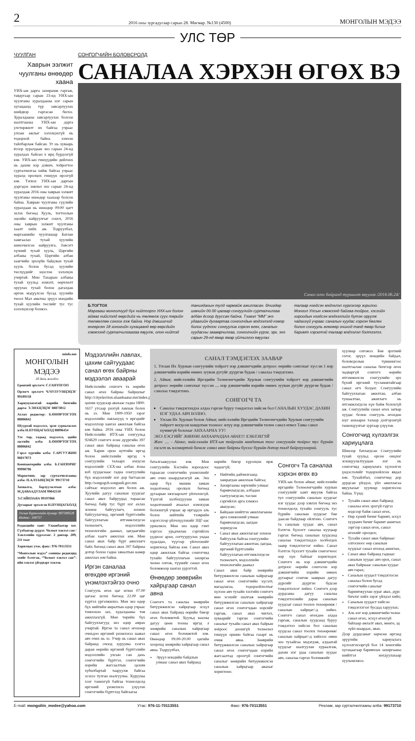2 2016 оны зургадугаар сарын 28. Мягмар. №130 (4500) МОНГОЛЫН МЭДЭЭ
УЛС ТӨР
ЧУУЛГАН
Хаврын ээлжит чуулганы өнөөдөр хаана
УИХ-ын дарга захирамж гаргаж, тавдугаар сарын 23-нд УИХ-ын чуулганы хуралдааны нэг сарын хугацаанд түр завсарлуулах шийдвэр гаргасан билээ. Хуралдааны завсарлуулах болсон шалтгаанаа УИХ-ын дарга улстөржилт их байгаа учраас улсын ажлыг хэлэлцэхгүй нь тодорхой байна хэмээн тайлбарлаж байсан. Уг нь хуваарь ёсоор хуралдаан энэ сарын 24-нд хуралдах байсан ч ирц бүрдээгүй юм. УИХ-ын гишүүдийн дийлэнх нь дахин нэр дэвшч, тойрогтоо сурталчилгаа хийж байгаа учраас хуралд оролцох гишүүн ирээгүй юм. Тэгвэл УИХ-ын даргын дэргэдэх зөвлөл энэ сарын 24-нд хуралдаж 2016 оны хаврын ээлжит чуулганы өнөөдөр хаахаар болсон байна. Хаврын чуулганы сүүлийн хуралдаан нь өнөөдөр 09:00 цагт эхлэх бөгөөд Хууль, тогтоолын эцсийн найруулгыг сонсч, 2016 оны хаврын ээлжит чуулганы хаалт хийх аж. Тодруулбал, маргаашийн чуулганаар Батлан хамгаалах тухай хуулийн шинэчилсэн найруулга, Зэвсэгт хүчний тухай хууль, Цэргийн албаны тухай, Цэргийн албан хаагчийн эрхзүйн байдлын тухай хууль болон бусад хуулийн төслүүдийг эцэслэн хэлэлцэх учиртай. Мөн Тахарын албаны тухай хуульд нэмэлт, өөрчлөлт оруулах тухай болон дагалдан өргөн мэдүүлсэн бусад хуулийн төсөл Мал амьтны эрүүл мэндийн тухай хуулийн төслийг тус тус хэлэлцэхээр болжээ.
СОНГОГЧИЙН БОЛОВСРОЛД
САНАЛАА ХЭРХЭН ӨГӨХ ВЭ
Санал өгөх байранд туршилт явуулав /2016.06.24/
Б.ТОГТОХ
Маргааш монголчууд бүх нийтээрээ УИХ-ын болон аймаг нийслэлд өөрсдийг нь төлөөлж суух төрийн төлөөллөө сонгох гэж байна. Нэр дэвшигчид өнгөрсөн 18 хоногийн хугацаанд өөр өөрсдийн хэмжээнд сурталчилгаагаа явуулж, олон нийтэд
танигдахын тулд чармайж ажилласан. Өчигдөр шөнийн 00.00 цагаар сонгуулийн сурталчилгаа албан ёсоор дууссан байна. Тэгвэл “ММ” энэ удаагийн дугаартаа сонгогчдын мэдээлэлд нэмэр болох үүднээс сонгуулиа хэрхэн өгөх, саналын хуудасны зааварчилгаа, сонгогчийн үүрэг, эрх, энэ сарын 29-нд ямар ямар үйлчилгээ явуулах
талаар нэгдсэн мэдээлэл хүргэхээр зорилоо. Монгол Улсын хэмжээнд байгаа тойрог, хэсгийн хороодын нэгдсэн мэдээллийг бүтэн оруулж чадахгүй учраас саналын хуудас хэрхэн бөглөх болон сонгууль өгөхөөр очиход танд ямар бичиг баримт хэрэгтэй талаар мэдээлэл бэлтгэлээ.
minfo.mn
МОНГОЛЫН МЭДЭЭ
18 дахь жилдээ
Ерөнхий эрхлэгч: С.ГАНТОГОО
Орлогч эрхлэгч Ч.ЧУЛУУНЦЭЦЭГ 99189158
Хариуцлагатай нарийн бичгийн дарга: Э.ЭНХЦЭЦЭГ 88873012
Ахлах редактор: Б.ӨНӨРТОГТОХ 88006842
Шуурхай мэдээлэл, эрэн сурвалжлах алба Н.ПУНЦАГБОЛД 88096454
Улс төр, гадаад мэдээлэл, эдийн засгийн алба: Б.ӨНӨРТОГТОХ 88006842
Гэрэл зургийн алба: Г.АРГУУЖИН 96017873
Компьютерийн алба: Б.ГАНЗОРИГ 99998796
Маркетинг, зар сурталчилгааны алба: Н.АЛТАНЦЭЦЭГ 99173710
Захиалга, борлуулалтын алба: М.ДАВААДУЛАМ 99042510
Э.САЙНЗАЯА 99197866
Дугаарыг эрхэлсэн Н.ПУНЦАГБОЛД
Улсын бүртгэлийн дугаар: 907300528
Индекс: 100757
Редакцийн хаяг: Улаанбаатар хот. Сүхбаатар дүүрэг. Чөлөөт хэвлэл сан /Хэвлэлийн хүрээлэн/. 2 давхар. 209, 211 тоот
Харилцах утас, факс: 976-70113551
“Монголын мэдээ” сонины редакцид эхийг бэлтгэж, “Чөлөөт хэвлэл сан”-ийн хэвлэх үйлдвэрт хэвлэв.
Мэдээллийн лавлах, цахим сайтуудаас санал өгөх байрны мэдээлэл аваарай
Нийслэлийн сонгогч та өөрийн санал өгөх байрны байршлыг http://cityelection.ulaanbaatar.mn/index.php/nith цахим хуудсаар авахаас гадна 1800-1617 утсаар үнэгүй лавлаж болох нь ээ. Мөн 1900-1950 зэрэг мэдээллийн лавлахууд ч иргэдийг мэдээллээр хангах ажиллаж байгаа юм байна. 2016 оны УИХ болон Нийслэлийн ИТХ-ын сонгуульд 924629 сонгогч есөн дүүргийн 397 санал авах байранд саналаа өгөх аж. Харин орон нутгийн иргэд болон нийслэлийн иргэд ч сонгуулийн талаарх нэгдсэн мэдээллийг СЕХ-ны албан ёсны вэб хуудаснаас гадна сонгуулийн бүх мэдээллийг нэг дор багтаасан http://songogch.songuuli.gov.mn сайтаас мэдээлэл авч болох аж. Хуулийн дагуу саналын хуудсыг санал авах байруудад тараасан бөгөөд байр тус бүрт нэг ахлах зохион байгуулагч, зохион байгуулагчид, иргэний бүртгэлийн байгууллагын итгэмжлэгдсэн төлөөлөгч, мэдээллийн технологийн даамал, цагдаагийн албан хаагч ажиллах юм. Мөн санал авах байр бүрт ажиллагч байх бөгөөд санал авах 397 байрны дотор болон гадна хяналтын камер ажиллах юм байна.
Иргэн саналаа өгөхдөө иргэний үнэмлэхтэйгээ очно
Сонгууль өгөх цаг өглөө 07.00 цагаас эхлэх бөгөөд 22.00 цаг хүртэл үргэлжилнэ. Мөн энэ өдөр бүх нийтийн амралтын өдөр учраас томоохон зах, худалдааны төв ажиллахгүй. Мөн төрийн бүх байгууллагууд энэ өдөр амрах учиртай. Иргэн та санал өгөхөөр очихдоо иргэний үнэмлэхээ заавал авч очих нь ээ. Учир нь санал авах байранд очоод хуруувы хээгээ даран өөрийн иргэний бүртгэлийн мэдээллийн улсын сан дахь сонгогчийн бүртгэл, сонгогчийн нэрийн жагсаалтын цахим хубилбартай тааруулж байгаа эсэхээ тулган шалгуулна. Хурууны хээг танихгүй байгаа тохиолдолд иргэний үнэмлэхээ үзүүлэн сонгогчийн бүртгэлд байгаагаа
САНАЛ ТЭМДЭГЛЭХ ЗААВАР
1. Улсын Их Хурлын сонгуулийн тойрогт нэр дэвшигчдийн дотроос өөрийн сонгохыг хүссэн 1 нэр дэвшигчийн нэрийн өмнөх зууван дугуйг дүүргэн будаж / саналаа тэмдэглэнэ.
2. Аймаг, нийслэлийн Иргэдийн Төлөөлөгчдийн Хурлын сонгуулийн тойрогт нэр дэвшигчийн дотроос өөрийн сонгохыг хүссэн .... нэр дэвшигчийн нэрийн өмнөх зууван дугуйг дүүргэн будаж / саналаа тэмдэглэнэ.
СОНГОГЧ ТА
Саналаа тэмдэглэхдээ алдаа гарган буруу тэмдэглэл хийсэн бол САНАЛЫН ХУУДАС ДАХИН НЭГ УДАА АВЧ БОЛНО.
Улсын Их Хурлын болон Аймаг, нийслэлийн Иргэдийн Төлөөлөгчдийн Хурлын сонгуулийн тойрогт ногдсон мандатын тооноос илүү нэр дэвшигчийн төлөө санал өгвөл Таны санал хүчингүй болохыг АНХААРНА УУ!
ЭНЭ ХЭСГИЙГ ЗӨВХӨН АНХААРАЛДАА АВАХ!!! ХЭВЛЭХГҮЙ
Жич: .... - Аймаг, нийслэлийн ИТХ-ын тойргийн мандатын тоог сонгуулийн тойрог тус бүрийн хэсэгт нь ялгавартай бичиж санал авах байрны бүхээг бүрийн дотор талд байрлуулаарай.
баталгаажуулах юм. Мөн сонгуулийн Хэсгийн хороодоос тараасан сонгогчийн үнэмлэхийг авч очих шаардлагагүй аж. Энэ өдөр бүх машин замын хөдөлгөөнд оролцох бөгөөд дугаарын хязгаарлалт үйлчлэхгүй. Үүнтэй холбогдуулан замын хөдөлгөөний ачаалал нэмэгдэж болзошгүй учраас ар иргэддээ аль болох нийтийн тээврийн хэрэгслээр үйлчлүүлэхийг ЗЦГ-аас уриалжээ. Мөн энэ өдөр гэмт хэргээс урьдчилан сэргийлэх үүднээс архи, согтууруулах ундаа худалдах, түүгээр үйлчлэхийг хориглоод байгаа юм. Санал авах өдөр ажиллаж байгаа сонгогчид тухайн байгууллагын захиргаа чөлөө олгож, түүнийг санал өгөх боломжоор хангах үүрэгтэй.
Өнөөдөр зөөврийн хайрцгаар санал авна
Сонгогч та саналаа зөөврийн битүүмжилсэн хайрцгаар эсхүл санал авах байранд өөрийн биеэр өгөх боломжтой. Хуульд заасны дагуу цөөн тооны иргэд л зөөврийн саналын хайрцгаар санал өгөх боломжтой юм. Өнөөдөр 09.00-20.00 цагийн хооронд зөөврийн хайрцгаар санал авна. Тодруулбал,
Эрүүл мэндийн байдлын улмаас санал авах байранд
өөрийн биеэр хүрэлцэн ирж чадахгүй;
Нийтийн дайчилгаанд хамрагдан ажиллаж байгаа;
Захиргааны зөрчлийн улмаас баривчлагдсан, албадан саатуулагдсан, таслан сэргийлэх арга хэмжээ авагдсан;
Байцаан шийтгэх ажиллагааны арга хэмжээний улмаас баривчлагдсан, цагдан хоригдсон
Санал авах ажиллагааг зохион байгуулж байгаа сонгуулийн байгууллагын ажилтан, цагдаа, иргэний бүртгэлийн байгууллагын итгэмжлэгдсэн төлөөлөгч, мэдээллийн технологийн даамал
Санал авах байр зөөврийн битүүмжилсэн саналын хайрцгаар санал өгөх сонгогчийн хүсэлт, магадлагаа, тодорхойлолтыг хүлээн авч тухайн хэсгийн сонгогч мөн эсэхийг шалгаж зөөврийн битүүмжилсэн саналын хайрцгаар санал өгөх сонгогчдын нэрсийг гаргаж, санал авах чиглэл, хуваарийг гарган сонгогчийн саналыг тухайн санал авах байрын хоёроос доошгүй төлөөлөл гишүүн оршин байгаа газарт нь очиж авна. Зөөврийн битүүмжилсэн саналын хайрцгаар санал өгөх сонгогчдын нэрийн жагсаалтад ороогүй сонгогчийн саналыг зөөврийн битүүмжилсэн саналын хайрцгаар авахыг хориглоно.
Сонгогч Та саналаа хэрхэн өгөх вэ
УИХ-ын болон аймаг, нийслэлийн иргэдийн Төлөөлөгчдийн хурлын сонгуулийг хамт явуулж байгаа тул сонгуулийн саналын хуудсыг нэг хуудас дээр хэвлэх бөгөөд энэ тохиолдолд тухайн сонгууль тус бүрийн саналын хуудсыг бие даасан байдлаар ойлгоно. Сонгогч та саналын хуудас авч, санал бэлтгэх бүхээгт саналаа нууцаар гаргах бөгөөд саналын хуудсанд саналаа тэмдэглэхдээ холбогдох заавр тэмдэглэгээг хийнэ. Санал бэлтгэх бүхээгт тухайн сонгогчоос өөр хүн байхыг хориглодог. Сонгогч нь нэр дэвшигчдийн дотроос өөрийн сонгосон нэр дэвшигчийн нэрийн өмнөх дугаарыг сонгож зааврын дагуу дүрсийг дүүргэн будсан тэмдэглэлээг хийнэ. Сонгогч дээр дурдсаны дагуу саналаа тэмдэглэснийн дараа саналын хуудсыг санал тоолох төхөөрөмж /саналын хайрцаг/-д хийнэ. Сонгогч санал өгөхдөө алдаа гаргаж, саналын хуудсанд буруу тэмдэглэл хийсэн бол саналын хуудсаа санал тоолох төхөөрөмж/саналын хайрцаг/-д хийхээс өмнө энэ тухайгаа мэдэгдэж, алдаатай хуудсыг шалгуулан хураалгаж, дахин нэг удаа саналын хуудас авч, саналаа гаргах боломжийг
хуулиар олгожээ. Бие эрхтний согог, эрүүл мэндийн байдал, боловсролын түвшингээс шалтгаалан саналаа бичгээр өгөх чадваргүй сонгогч өөрийн итгэмжилсэн сонгуулийн эрх бүхий иргэний тусламжтайгаар санал өгч болдог. Сонгуулийн байгууллагын ажилтан, албан тушаалтан, ажиглагч нь итгэмжлэгдсэн хүн байж болохгүй аж. Сонгуулийн санал өгөх загвар хуудас болон сонгууль өгөхдөө юуг анхаарах талаар дэлгэрэнгүй танилцуулгыг зургаар үзүүлэв.
Сонгогчид хүлээлгэх хариуцлага
Шинээр батлагдсан Сонгуулийн тухай хуульд орсон онцлог зохицуулалтуудын нэг нь сонгогчид хариуцлага хүлээлгэх үндэслэлийг тодорхойлсон явдал юм. Тухайлбал, сонгогчид дор дурдсан үйлдэл, үйл ажиллагаа явуулахыг хуулиар хориглосон байна. Үүнд:
Тухайн санал авах байранд саналаа өгөх эрхгүй гэдгээ мэдсээр байж санал өгөх,
Өөр хүний бичиг баримт, эсхүл хуурамч бичиг баримт ашиглах зэргээр санал өгөх, санал өгөхийг оролдох;
Тухайн санал авах байрнаас олгосноос өөр саналын хуудсыг санал өгөхөд ашиглах,
Санал авах байранд гаднаас саналын хуудас авч орох, санал авах байрнаас саналын хуудас авч гарах;
Саналын хуудаст тэмдэглэсэн саналаа болон бусад сонгогчийн саналыг баримтжуулан зураг авах, дүрс бичлэг хийх зэрэг үйлдэл хийх;
Саналын хуудаст хийсэн тэмдэглэгээг бусдад харуулах;
Аль нэг нэр дэвшигчийн төлөө санал өгөх, эсхүл өгөхгүй байхаар амлалт авах, мөнгө, эд зүйл шаардах, авах.
Дээр дурдсаныг зөрчсөн иргэнд эрүүгийн хариуцлага хүлээлгэхээргүй бол 14 хоногийн хугацаагаар баривчлах захиргааны шийтгэл ногдуулахаар хуульчилжээ.
E-mail: mongoliin_medee@yahoo.com Утас: 976-11-70113551 Факс: 976-70113551 Реклам, зар сурталчилгааны алба: 99173710